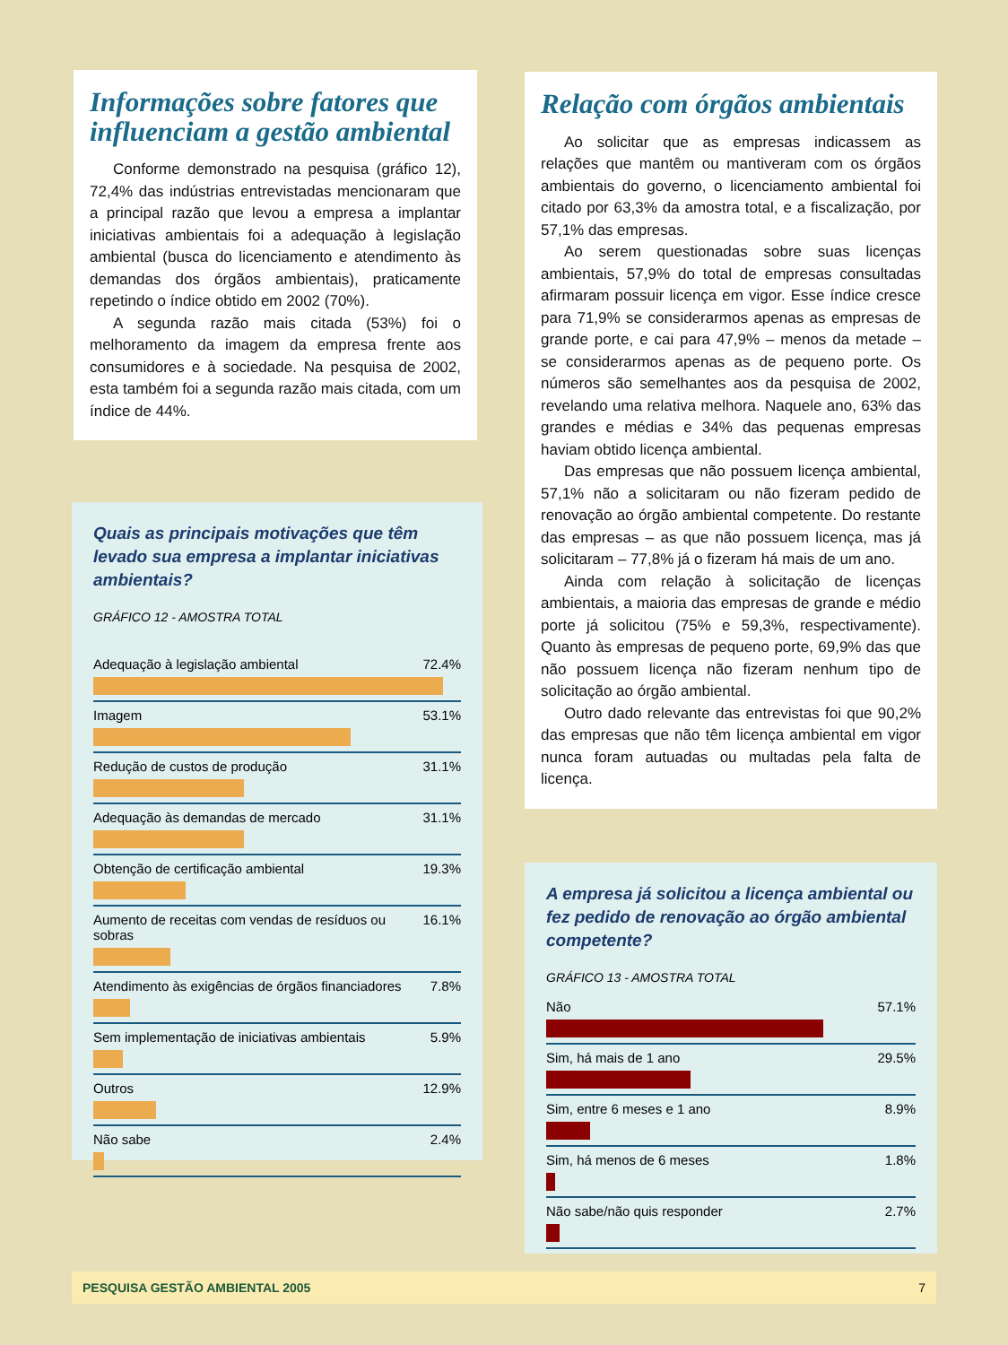Informações sobre fatores que influenciam a gestão ambiental
Conforme demonstrado na pesquisa (gráfico 12), 72,4% das indústrias entrevistadas mencionaram que a principal razão que levou a empresa a implantar iniciativas ambientais foi a adequação à legislação ambiental (busca do licenciamento e atendimento às demandas dos órgãos ambientais), praticamente repetindo o índice obtido em 2002 (70%).
A segunda razão mais citada (53%) foi o melhoramento da imagem da empresa frente aos consumidores e à sociedade. Na pesquisa de 2002, esta também foi a segunda razão mais citada, com um índice de 44%.
Quais as principais motivações que têm levado sua empresa a implantar iniciativas ambientais?
GRÁFICO 12 - AMOSTRA TOTAL
Adequação à legislação ambiental 72.4%
Imagem 53.1%
Redução de custos de produção 31.1%
Adequação às demandas de mercado 31.1%
Obtenção de certificação ambiental 19.3%
Aumento de receitas com vendas de resíduos ou sobras 16.1%
Atendimento às exigências de órgãos financiadores 7.8%
Sem implementação de iniciativas ambientais 5.9%
Outros 12.9%
Não sabe 2.4%
Relação com órgãos ambientais
Ao solicitar que as empresas indicassem as relações que mantêm ou mantiveram com os órgãos ambientais do governo, o licenciamento ambiental foi citado por 63,3% da amostra total, e a fiscalização, por 57,1% das empresas.
Ao serem questionadas sobre suas licenças ambientais, 57,9% do total de empresas consultadas afirmaram possuir licença em vigor. Esse índice cresce para 71,9% se considerarmos apenas as empresas de grande porte, e cai para 47,9% – menos da metade – se considerarmos apenas as de pequeno porte. Os números são semelhantes aos da pesquisa de 2002, revelando uma relativa melhora. Naquele ano, 63% das grandes e médias e 34% das pequenas empresas haviam obtido licença ambiental.
Das empresas que não possuem licença ambiental, 57,1% não a solicitaram ou não fizeram pedido de renovação ao órgão ambiental competente. Do restante das empresas – as que não possuem licença, mas já solicitaram – 77,8% já o fizeram há mais de um ano.
Ainda com relação à solicitação de licenças ambientais, a maioria das empresas de grande e médio porte já solicitou (75% e 59,3%, respectivamente). Quanto às empresas de pequeno porte, 69,9% das que não possuem licença não fizeram nenhum tipo de solicitação ao órgão ambiental.
Outro dado relevante das entrevistas foi que 90,2% das empresas que não têm licença ambiental em vigor nunca foram autuadas ou multadas pela falta de licença.
A empresa já solicitou a licença ambiental ou fez pedido de renovação ao órgão ambiental competente?
GRÁFICO 13 - AMOSTRA TOTAL
Não 57.1%
Sim, há mais de 1 ano 29.5%
Sim, entre 6 meses e 1 ano 8.9%
Sim, há menos de 6 meses 1.8%
Não sabe/não quis responder 2.7%
PESQUISA GESTÃO AMBIENTAL 2005 7